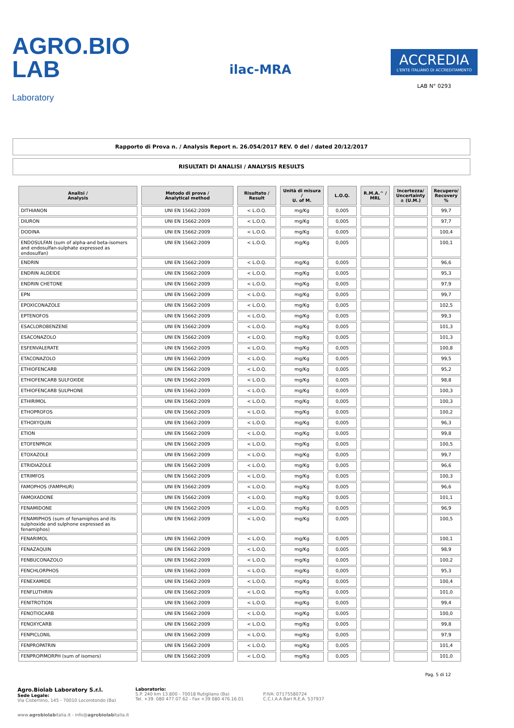AGRO.BIO
LAB
Laboratory
ilac-MRA
ACCREDIA
L'ENTE ITALIANO DI ACCREDITAMENTO
LAB N° 0293
Rapporto di Prova n. / Analysis Report n. 26.054/2017 REV. 0 del / dated 20/12/2017
RISULTATI DI ANALISI / ANALYSIS RESULTS
| Analisi / Analysis | Metodo di prova / Analytical method | Risultato / Result | Unità di misura / U. of M. | L.O.Q. | R.M.A.^ / MRL | Incertezza/ Uncertainty ± (U.M.) | Recupero/ Recovery % |
| --- | --- | --- | --- | --- | --- | --- | --- |
| DITHIANON | UNI EN 15662:2009 | < L.O.Q. | mg/Kg | 0,005 | | | 99,7 |
| DIURON | UNI EN 15662:2009 | < L.O.Q. | mg/Kg | 0,005 | | | 97,7 |
| DODINA | UNI EN 15662:2009 | < L.O.Q. | mg/Kg | 0,005 | | | 100,4 |
| ENDOSULFAN (sum of alpha-and beta-isomers and endosulfan-sulphate expressed as endosulfan) | UNI EN 15662:2009 | < L.O.Q. | mg/Kg | 0,005 | | | 100,1 |
| ENDRIN | UNI EN 15662:2009 | < L.O.Q. | mg/Kg | 0,005 | | | 96,6 |
| ENDRIN ALDEIDE | UNI EN 15662:2009 | < L.O.Q. | mg/Kg | 0,005 | | | 95,3 |
| ENDRIN CHETONE | UNI EN 15662:2009 | < L.O.Q. | mg/Kg | 0,005 | | | 97,9 |
| EPN | UNI EN 15662:2009 | < L.O.Q. | mg/Kg | 0,005 | | | 99,7 |
| EPOXICONAZOLE | UNI EN 15662:2009 | < L.O.Q. | mg/Kg | 0,005 | | | 102,5 |
| EPTENOFOS | UNI EN 15662:2009 | < L.O.Q. | mg/Kg | 0,005 | | | 99,3 |
| ESACLOROBENZENE | UNI EN 15662:2009 | < L.O.Q. | mg/Kg | 0,005 | | | 101,3 |
| ESACONAZOLO | UNI EN 15662:2009 | < L.O.Q. | mg/Kg | 0,005 | | | 101,3 |
| ESFENVALERATE | UNI EN 15662:2009 | < L.O.Q. | mg/Kg | 0,005 | | | 100,8 |
| ETACONAZOLO | UNI EN 15662:2009 | < L.O.Q. | mg/Kg | 0,005 | | | 99,5 |
| ETHIOFENCARB | UNI EN 15662:2009 | < L.O.Q. | mg/Kg | 0,005 | | | 95,2 |
| ETHIOFENCARB SULFOXIDE | UNI EN 15662:2009 | < L.O.Q. | mg/Kg | 0,005 | | | 98,8 |
| ETHIOFENCARB SULPHONE | UNI EN 15662:2009 | < L.O.Q. | mg/Kg | 0,005 | | | 100,3 |
| ETHIRIMOL | UNI EN 15662:2009 | < L.O.Q. | mg/Kg | 0,005 | | | 100,3 |
| ETHOPROFOS | UNI EN 15662:2009 | < L.O.Q. | mg/Kg | 0,005 | | | 100,2 |
| ETHOXYQUIN | UNI EN 15662:2009 | < L.O.Q. | mg/Kg | 0,005 | | | 96,3 |
| ETION | UNI EN 15662:2009 | < L.O.Q. | mg/Kg | 0,005 | | | 99,8 |
| ETOFENPROX | UNI EN 15662:2009 | < L.O.Q. | mg/Kg | 0,005 | | | 100,5 |
| ETOXAZOLE | UNI EN 15662:2009 | < L.O.Q. | mg/Kg | 0,005 | | | 99,7 |
| ETRIDIAZOLE | UNI EN 15662:2009 | < L.O.Q. | mg/Kg | 0,005 | | | 96,6 |
| ETRIMFOS | UNI EN 15662:2009 | < L.O.Q. | mg/Kg | 0,005 | | | 100,3 |
| FAMOPHOS (FAMPHUR) | UNI EN 15662:2009 | < L.O.Q. | mg/Kg | 0,005 | | | 96,6 |
| FAMOXADONE | UNI EN 15662:2009 | < L.O.Q. | mg/Kg | 0,005 | | | 101,1 |
| FENAMIDONE | UNI EN 15662:2009 | < L.O.Q. | mg/Kg | 0,005 | | | 96,9 |
| FENAMIPHOS (sum of fenamiphos and its sulphoxide and sulphone expressed as fenamiphos) | UNI EN 15662:2009 | < L.O.Q. | mg/Kg | 0,005 | | | 100,5 |
| FENARIMOL | UNI EN 15662:2009 | < L.O.Q. | mg/Kg | 0,005 | | | 100,1 |
| FENAZAQUIN | UNI EN 15662:2009 | < L.O.Q. | mg/Kg | 0,005 | | | 98,9 |
| FENBUCONAZOLO | UNI EN 15662:2009 | < L.O.Q. | mg/Kg | 0,005 | | | 100,2 |
| FENCHLORPHOS | UNI EN 15662:2009 | < L.O.Q. | mg/Kg | 0,005 | | | 95,3 |
| FENEXAMIDE | UNI EN 15662:2009 | < L.O.Q. | mg/Kg | 0,005 | | | 100,4 |
| FENFLUTHRIN | UNI EN 15662:2009 | < L.O.Q. | mg/Kg | 0,005 | | | 101,0 |
| FENITROTION | UNI EN 15662:2009 | < L.O.Q. | mg/Kg | 0,005 | | | 99,4 |
| FENOTIOCARB | UNI EN 15662:2009 | < L.O.Q. | mg/Kg | 0,005 | | | 100,0 |
| FENOXYCARB | UNI EN 15662:2009 | < L.O.Q. | mg/Kg | 0,005 | | | 99,8 |
| FENPICLONIL | UNI EN 15662:2009 | < L.O.Q. | mg/Kg | 0,005 | | | 97,9 |
| FENPROPATRIN | UNI EN 15662:2009 | < L.O.Q. | mg/Kg | 0,005 | | | 101,4 |
| FENPROPIMORPH (sum of isomers) | UNI EN 15662:2009 | < L.O.Q. | mg/Kg | 0,005 | | | 101,0 |
Pag. 5 di 12
Agro.Biolab Laboratory S.r.l.
Sede Legale:
Via Cisternino, 145 - 70010 Locorotondo (Ba)
Laboratorio:
S.P. 240 km 13.800 - 70018 Rutigliano (Ba)
Tel. +39. 080 477.07.62 - Fax +39 080 476.16.01
P.IVA: 07175580724
C.C.I.A.A Bari R.E.A. 537937
www.agrobiolabitalia.it - info@agrobiolabitalia.it